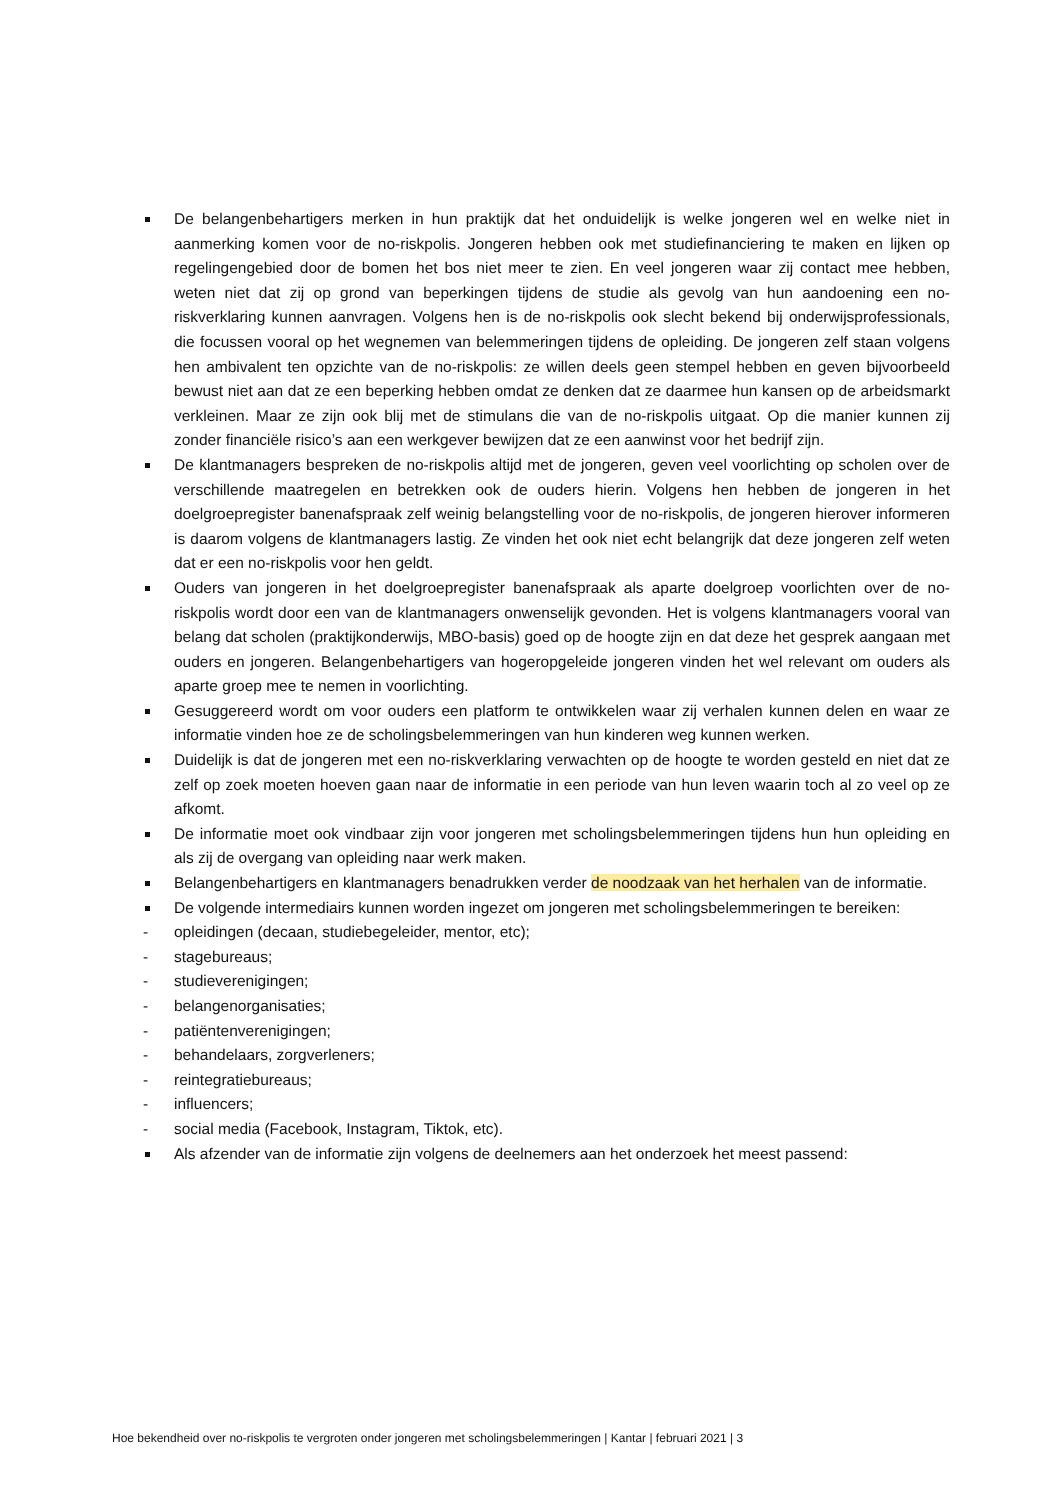De belangenbehartigers merken in hun praktijk dat het onduidelijk is welke jongeren wel en welke niet in aanmerking komen voor de no-riskpolis. Jongeren hebben ook met studiefinanciering te maken en lijken op regelingengebied door de bomen het bos niet meer te zien. En veel jongeren waar zij contact mee hebben, weten niet dat zij op grond van beperkingen tijdens de studie als gevolg van hun aandoening een no-riskverklaring kunnen aanvragen. Volgens hen is de no-riskpolis ook slecht bekend bij onderwijsprofessionals, die focussen vooral op het wegnemen van belemmeringen tijdens de opleiding. De jongeren zelf staan volgens hen ambivalent ten opzichte van de no-riskpolis: ze willen deels geen stempel hebben en geven bijvoorbeeld bewust niet aan dat ze een beperking hebben omdat ze denken dat ze daarmee hun kansen op de arbeidsmarkt verkleinen. Maar ze zijn ook blij met de stimulans die van de no-riskpolis uitgaat. Op die manier kunnen zij zonder financiële risico’s aan een werkgever bewijzen dat ze een aanwinst voor het bedrijf zijn.
De klantmanagers bespreken de no-riskpolis altijd met de jongeren, geven veel voorlichting op scholen over de verschillende maatregelen en betrekken ook de ouders hierin. Volgens hen hebben de jongeren in het doelgroepregister banenafspraak zelf weinig belangstelling voor de no-riskpolis, de jongeren hierover informeren is daarom volgens de klantmanagers lastig. Ze vinden het ook niet echt belangrijk dat deze jongeren zelf weten dat er een no-riskpolis voor hen geldt.
Ouders van jongeren in het doelgroepregister banenafspraak als aparte doelgroep voorlichten over de no-riskpolis wordt door een van de klantmanagers onwenselijk gevonden. Het is volgens klantmanagers vooral van belang dat scholen (praktijkonderwijs, MBO-basis) goed op de hoogte zijn en dat deze het gesprek aangaan met ouders en jongeren. Belangenbehartigers van hogeropgeleide jongeren vinden het wel relevant om ouders als aparte groep mee te nemen in voorlichting.
Gesuggereerd wordt om voor ouders een platform te ontwikkelen waar zij verhalen kunnen delen en waar ze informatie vinden hoe ze de scholingsbelemmeringen van hun kinderen weg kunnen werken.
Duidelijk is dat de jongeren met een no-riskverklaring verwachten op de hoogte te worden gesteld en niet dat ze zelf op zoek moeten hoeven gaan naar de informatie in een periode van hun leven waarin toch al zo veel op ze afkomt.
De informatie moet ook vindbaar zijn voor jongeren met scholingsbelemmeringen tijdens hun hun opleiding en als zij de overgang van opleiding naar werk maken.
Belangenbehartigers en klantmanagers benadrukken verder de noodzaak van het herhalen van de informatie.
De volgende intermediairs kunnen worden ingezet om jongeren met scholingsbelemmeringen te bereiken:
- opleidingen (decaan, studiebegeleider, mentor, etc);
- stagebureaus;
- studieverenigingen;
- belangenorganisaties;
- patiëntenverenigingen;
- behandelaars, zorgverleners;
- reintegratiebureaus;
- influencers;
- social media (Facebook, Instagram, Tiktok, etc).
Als afzender van de informatie zijn volgens de deelnemers aan het onderzoek het meest passend:
Hoe bekendheid over no-riskpolis te vergroten onder jongeren met scholingsbelemmeringen | Kantar | februari 2021 | 3